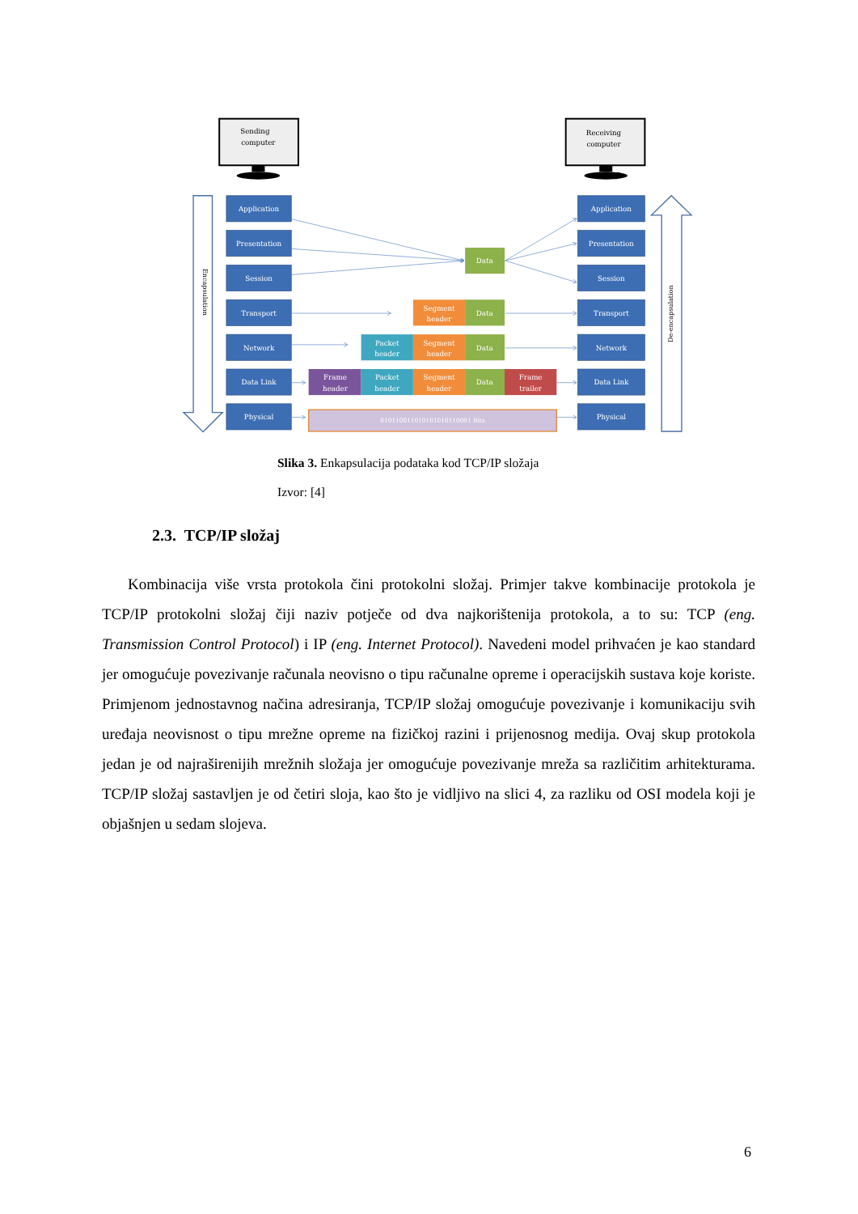Sending
computer
Receiving
computer
Encapsulation
De-encapsulation
Application
Presentation
Session
Transport
Network
Data Link
Physical
Application
Presentation
Session
Transport
Network
Data Link
Physical
Data
Segment
header
Data
Packet
header
Segment
header
Data
Frame
header
Packet
header
Segment
header
Data
Frame
trailer
010110011010101010110001 Bits
Slika 3. Enkapsulacija podataka kod TCP/IP složaja
Izvor: [4]
2.3. TCP/IP složaj
Kombinacija više vrsta protokola čini protokolni složaj. Primjer takve kombinacije protokola je TCP/IP protokolni složaj čiji naziv potječe od dva najkorištenija protokola, a to su: TCP (eng. Transmission Control Protocol) i IP (eng. Internet Protocol). Navedeni model prihvaćen je kao standard jer omogućuje povezivanje računala neovisno o tipu računalne opreme i operacijskih sustava koje koriste. Primjenom jednostavnog načina adresiranja, TCP/IP složaj omogućuje povezivanje i komunikaciju svih uređaja neovisnost o tipu mrežne opreme na fizičkoj razini i prijenosnog medija. Ovaj skup protokola jedan je od najraširenijih mrežnih složaja jer omogućuje povezivanje mreža sa različitim arhitekturama. TCP/IP složaj sastavljen je od četiri sloja, kao što je vidljivo na slici 4, za razliku od OSI modela koji je objašnjen u sedam slojeva.
6